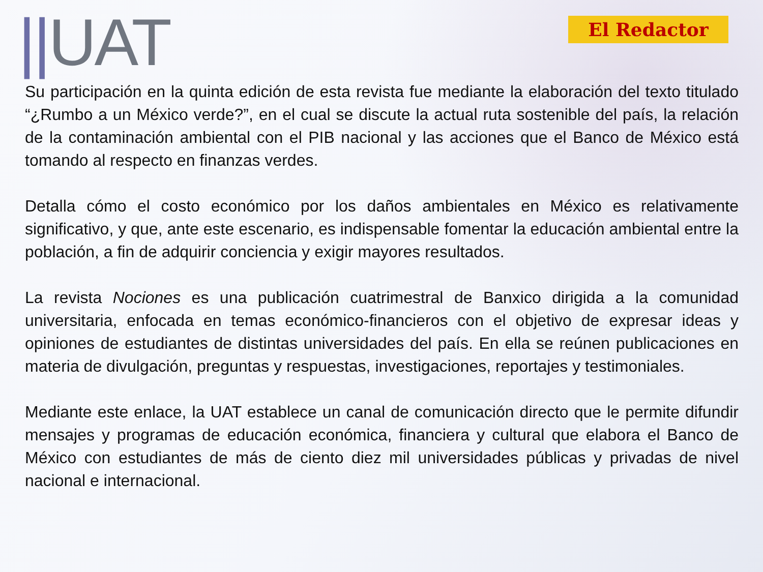||UAT
El Redactor
Su participación en la quinta edición de esta revista fue mediante la elaboración del texto titulado “¿Rumbo a un México verde?”, en el cual se discute la actual ruta sostenible del país, la relación de la contaminación ambiental con el PIB nacional y las acciones que el Banco de México está tomando al respecto en finanzas verdes.
Detalla cómo el costo económico por los daños ambientales en México es relativamente significativo, y que, ante este escenario, es indispensable fomentar la educación ambiental entre la población, a fin de adquirir conciencia y exigir mayores resultados.
La revista Nociones es una publicación cuatrimestral de Banxico dirigida a la comunidad universitaria, enfocada en temas económico-financieros con el objetivo de expresar ideas y opiniones de estudiantes de distintas universidades del país. En ella se reúnen publicaciones en materia de divulgación, preguntas y respuestas, investigaciones, reportajes y testimoniales.
Mediante este enlace, la UAT establece un canal de comunicación directo que le permite difundir mensajes y programas de educación económica, financiera y cultural que elabora el Banco de México con estudiantes de más de ciento diez mil universidades públicas y privadas de nivel nacional e internacional.